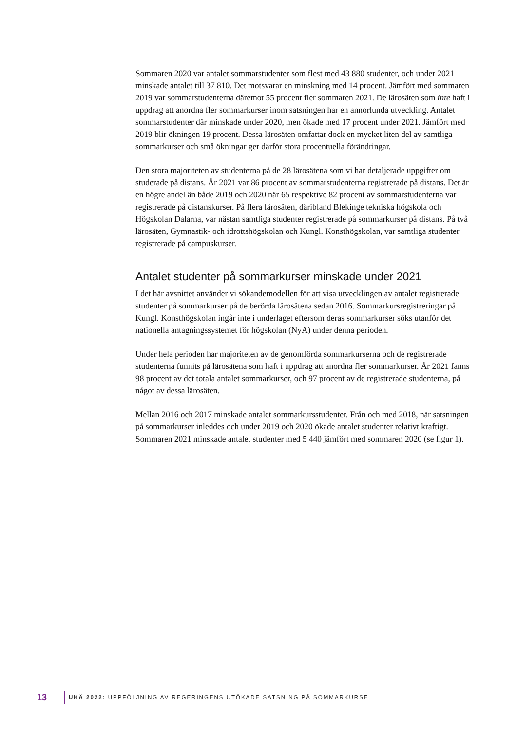Sommaren 2020 var antalet sommarstudenter som flest med 43 880 studenter, och under 2021 minskade antalet till 37 810. Det motsvarar en minskning med 14 procent. Jämfört med sommaren 2019 var sommarstudenterna däremot 55 procent fler sommaren 2021. De lärosäten som inte haft i uppdrag att anordna fler sommarkurser inom satsningen har en annorlunda utveckling. Antalet sommarstudenter där minskade under 2020, men ökade med 17 procent under 2021. Jämfört med 2019 blir ökningen 19 procent. Dessa lärosäten omfattar dock en mycket liten del av samtliga sommarkurser och små ökningar ger därför stora procentuella förändringar.
Den stora majoriteten av studenterna på de 28 lärosätena som vi har detaljerade uppgifter om studerade på distans. År 2021 var 86 procent av sommarstudenterna registrerade på distans. Det är en högre andel än både 2019 och 2020 när 65 respektive 82 procent av sommarstudenterna var registrerade på distanskurser. På flera lärosäten, däribland Blekinge tekniska högskola och Högskolan Dalarna, var nästan samtliga studenter registrerade på sommarkurser på distans. På två lärosäten, Gymnastik- och idrottshögskolan och Kungl. Konsthögskolan, var samtliga studenter registrerade på campuskurser.
Antalet studenter på sommarkurser minskade under 2021
I det här avsnittet använder vi sökandemodellen för att visa utvecklingen av antalet registrerade studenter på sommarkurser på de berörda lärosätena sedan 2016. Sommarkursregistreringar på Kungl. Konsthögskolan ingår inte i underlaget eftersom deras sommarkurser söks utanför det nationella antagningssystemet för högskolan (NyA) under denna perioden.
Under hela perioden har majoriteten av de genomförda sommarkurserna och de registrerade studenterna funnits på lärosätena som haft i uppdrag att anordna fler sommarkurser. År 2021 fanns 98 procent av det totala antalet sommarkurser, och 97 procent av de registrerade studenterna, på något av dessa lärosäten.
Mellan 2016 och 2017 minskade antalet sommarkursstudenter. Från och med 2018, när satsningen på sommarkurser inleddes och under 2019 och 2020 ökade antalet studenter relativt kraftigt. Sommaren 2021 minskade antalet studenter med 5 440 jämfört med sommaren 2020 (se figur 1).
13 UKÄ 2022: UPPFÖLJNING AV REGERINGENS UTÖKADE SATSNING PÅ SOMMARKURSE